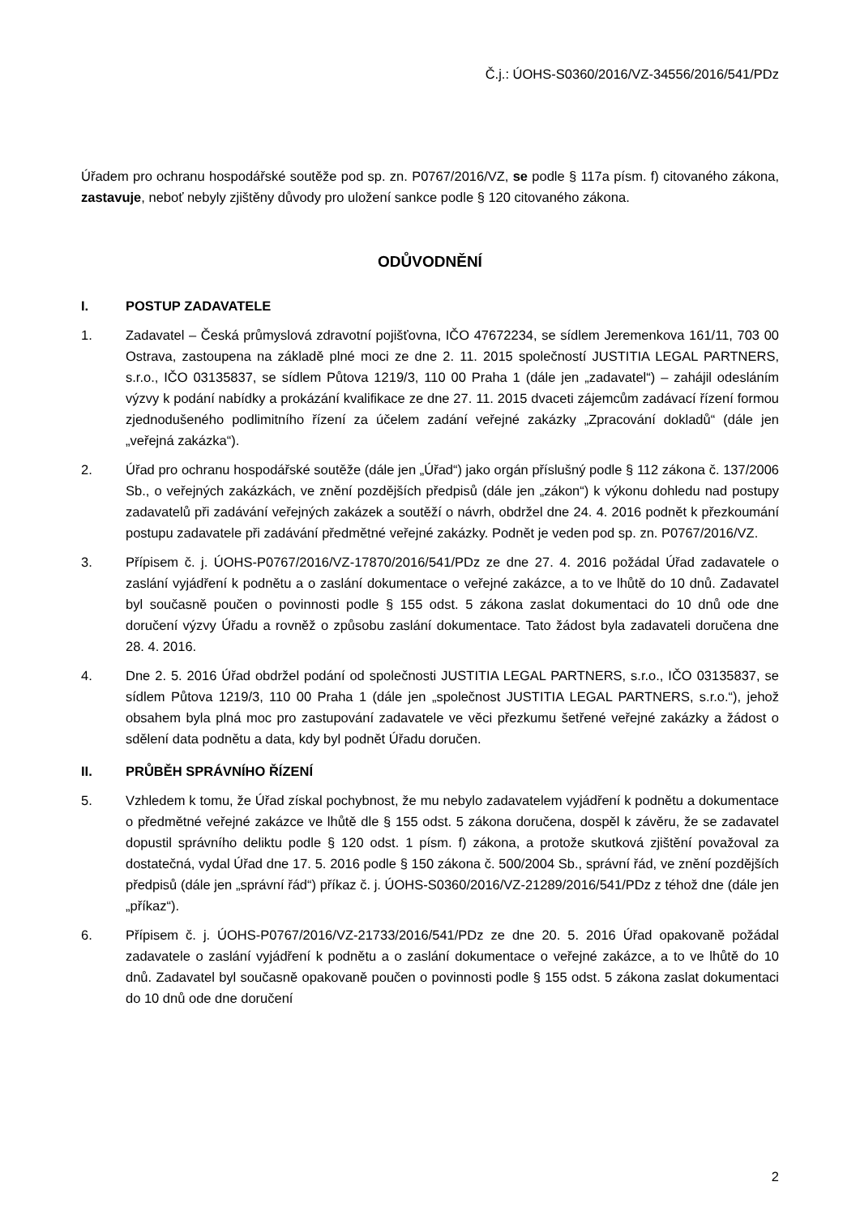Č.j.: ÚOHS-S0360/2016/VZ-34556/2016/541/PDz
Úřadem pro ochranu hospodářské soutěže pod sp. zn. P0767/2016/VZ, se podle § 117a písm. f) citovaného zákona, zastavuje, neboť nebyly zjištěny důvody pro uložení sankce podle § 120 citovaného zákona.
ODŮVODNĚNÍ
I. POSTUP ZADAVATELE
1. Zadavatel – Česká průmyslová zdravotní pojišťovna, IČO 47672234, se sídlem Jeremenkova 161/11, 703 00 Ostrava, zastoupena na základě plné moci ze dne 2. 11. 2015 společností JUSTITIA LEGAL PARTNERS, s.r.o., IČO 03135837, se sídlem Půtova 1219/3, 110 00 Praha 1 (dále jen „zadavatel“) – zahájil odesláním výzvy k podání nabídky a prokázání kvalifikace ze dne 27. 11. 2015 dvaceti zájemcům zadávací řízení formou zjednodušeného podlimitního řízení za účelem zadání veřejné zakázky „Zpracování dokladů“ (dále jen „veřejná zakázka“).
2. Úřad pro ochranu hospodářské soutěže (dále jen „Úřad“) jako orgán příslušný podle § 112 zákona č. 137/2006 Sb., o veřejných zakázkách, ve znění pozdějších předpisů (dále jen „zákon“) k výkonu dohledu nad postupy zadavatelů při zadávání veřejných zakázek a soutěží o návrh, obdržel dne 24. 4. 2016 podnět k přezkoumání postupu zadavatele při zadávání předmětné veřejné zakázky. Podnět je veden pod sp. zn. P0767/2016/VZ.
3. Přípisem č. j. ÚOHS-P0767/2016/VZ-17870/2016/541/PDz ze dne 27. 4. 2016 požádal Úřad zadavatele o zaslání vyjádření k podnětu a o zaslání dokumentace o veřejné zakázce, a to ve lhůtě do 10 dnů. Zadavatel byl současně poučen o povinnosti podle § 155 odst. 5 zákona zaslat dokumentaci do 10 dnů ode dne doručení výzvy Úřadu a rovněž o způsobu zaslání dokumentace. Tato žádost byla zadavateli doručena dne 28. 4. 2016.
4. Dne 2. 5. 2016 Úřad obdržel podání od společnosti JUSTITIA LEGAL PARTNERS, s.r.o., IČO 03135837, se sídlem Půtova 1219/3, 110 00 Praha 1 (dále jen „společnost JUSTITIA LEGAL PARTNERS, s.r.o.“), jehož obsahem byla plná moc pro zastupování zadavatele ve věci přezkumu šetřené veřejné zakázky a žádost o sdělení data podnětu a data, kdy byl podnět Úřadu doručen.
II. PRŮBĚH SPRÁVNÍHO ŘÍZENÍ
5. Vzhledem k tomu, že Úřad získal pochybnost, že mu nebylo zadavatelem vyjádření k podnětu a dokumentace o předmětné veřejné zakázce ve lhůtě dle § 155 odst. 5 zákona doručena, dospěl k závěru, že se zadavatel dopustil správního deliktu podle § 120 odst. 1 písm. f) zákona, a protože skutková zjištění považoval za dostatečná, vydal Úřad dne 17. 5. 2016 podle § 150 zákona č. 500/2004 Sb., správní řád, ve znění pozdějších předpisů (dále jen „správní řád“) příkaz č. j. ÚOHS-S0360/2016/VZ-21289/2016/541/PDz z téhož dne (dále jen „příkaz“).
6. Přípisem č. j. ÚOHS-P0767/2016/VZ-21733/2016/541/PDz ze dne 20. 5. 2016 Úřad opakovaně požádal zadavatele o zaslání vyjádření k podnětu a o zaslání dokumentace o veřejné zakázce, a to ve lhůtě do 10 dnů. Zadavatel byl současně opakovaně poučen o povinnosti podle § 155 odst. 5 zákona zaslat dokumentaci do 10 dnů ode dne doručení
2